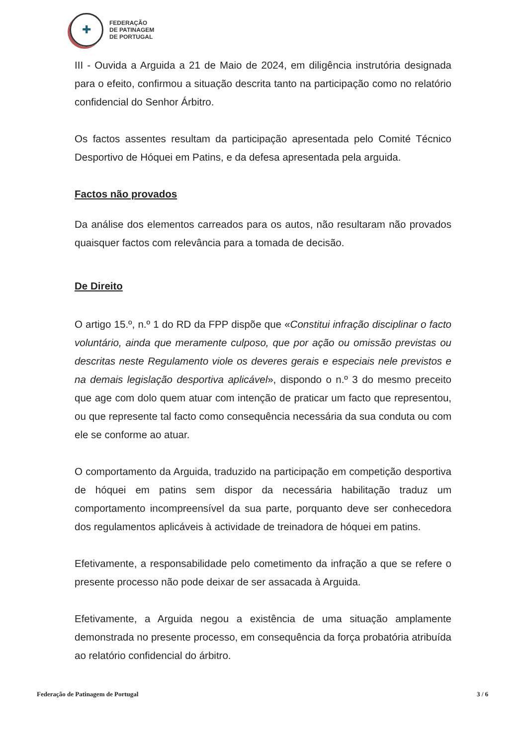✚
FEDERAÇÃO
DE PATINAGEM
DE PORTUGAL
III - Ouvida a Arguida a 21 de Maio de 2024, em diligência instrutória designada para o efeito, confirmou a situação descrita tanto na participação como no relatório confidencial do Senhor Árbitro.
Os factos assentes resultam da participação apresentada pelo Comité Técnico Desportivo de Hóquei em Patins, e da defesa apresentada pela arguida.
Factos não provados
Da análise dos elementos carreados para os autos, não resultaram não provados quaisquer factos com relevância para a tomada de decisão.
De Direito
O artigo 15.º, n.º 1 do RD da FPP dispõe que «Constitui infração disciplinar o facto voluntário, ainda que meramente culposo, que por ação ou omissão previstas ou descritas neste Regulamento viole os deveres gerais e especiais nele previstos e na demais legislação desportiva aplicável», dispondo o n.º 3 do mesmo preceito que age com dolo quem atuar com intenção de praticar um facto que representou, ou que represente tal facto como consequência necessária da sua conduta ou com ele se conforme ao atuar.
O comportamento da Arguida, traduzido na participação em competição desportiva de hóquei em patins sem dispor da necessária habilitação traduz um comportamento incompreensível da sua parte, porquanto deve ser conhecedora dos regulamentos aplicáveis à actividade de treinadora de hóquei em patins.
Efetivamente, a responsabilidade pelo cometimento da infração a que se refere o presente processo não pode deixar de ser assacada à Arguida.
Efetivamente, a Arguida negou a existência de uma situação amplamente demonstrada no presente processo, em consequência da força probatória atribuída ao relatório confidencial do árbitro.
Federação de Patinagem de Portugal 3 / 6